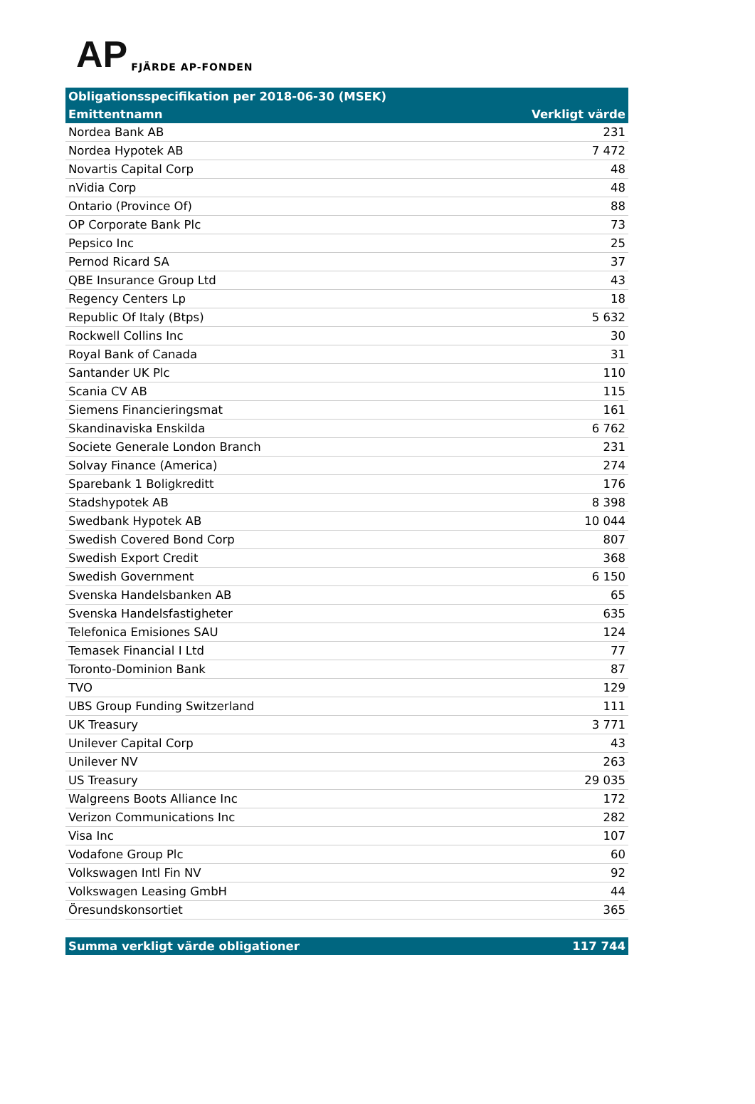AP FJÄRDE AP-FONDEN
| Obligationsspecifikation per 2018-06-30 (MSEK) | |
| --- | --- |
| Emittentnamn | Verkligt värde |
| Nordea Bank AB | 231 |
| Nordea Hypotek AB | 7 472 |
| Novartis Capital Corp | 48 |
| nVidia Corp | 48 |
| Ontario (Province Of) | 88 |
| OP Corporate Bank Plc | 73 |
| Pepsico Inc | 25 |
| Pernod Ricard SA | 37 |
| QBE Insurance Group Ltd | 43 |
| Regency Centers Lp | 18 |
| Republic Of Italy (Btps) | 5 632 |
| Rockwell Collins Inc | 30 |
| Royal Bank of Canada | 31 |
| Santander UK Plc | 110 |
| Scania CV AB | 115 |
| Siemens Financieringsmat | 161 |
| Skandinaviska Enskilda | 6 762 |
| Societe Generale London Branch | 231 |
| Solvay Finance (America) | 274 |
| Sparebank 1 Boligkreditt | 176 |
| Stadshypotek AB | 8 398 |
| Swedbank Hypotek AB | 10 044 |
| Swedish Covered Bond Corp | 807 |
| Swedish Export Credit | 368 |
| Swedish Government | 6 150 |
| Svenska Handelsbanken AB | 65 |
| Svenska Handelsfastigheter | 635 |
| Telefonica Emisiones SAU | 124 |
| Temasek Financial I Ltd | 77 |
| Toronto-Dominion Bank | 87 |
| TVO | 129 |
| UBS Group Funding Switzerland | 111 |
| UK Treasury | 3 771 |
| Unilever Capital Corp | 43 |
| Unilever NV | 263 |
| US Treasury | 29 035 |
| Walgreens Boots Alliance Inc | 172 |
| Verizon Communications Inc | 282 |
| Visa Inc | 107 |
| Vodafone Group Plc | 60 |
| Volkswagen Intl Fin NV | 92 |
| Volkswagen Leasing GmbH | 44 |
| Öresundskonsortiet | 365 |
| Summa verkligt värde obligationer | 117 744 |